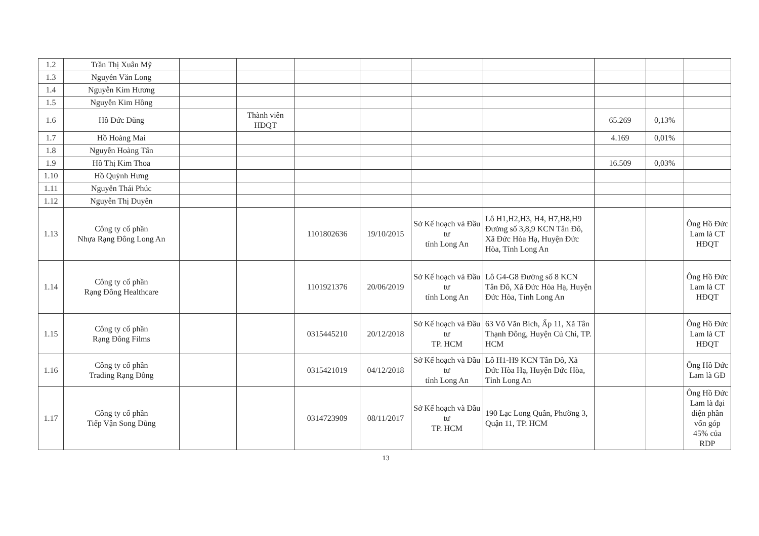| 1.2 | Trần Thị Xuân Mỹ | | | | | | | | | |
| 1.3 | Nguyễn Văn Long | | | | | | | | | |
| 1.4 | Nguyễn Kim Hương | | | | | | | | | |
| 1.5 | Nguyễn Kim Hồng | | | | | | | | | |
| 1.6 | Hồ Đức Dũng | | Thành viên HĐQT | | | | | 65.269 | 0,13% | |
| 1.7 | Hồ Hoàng Mai | | | | | | | 4.169 | 0,01% | |
| 1.8 | Nguyễn Hoàng Tấn | | | | | | | | | |
| 1.9 | Hồ Thị Kim Thoa | | | | | | | 16.509 | 0,03% | |
| 1.10 | Hồ Quỳnh Hưng | | | | | | | | | |
| 1.11 | Nguyễn Thái Phúc | | | | | | | | | |
| 1.12 | Nguyễn Thị Duyên | | | | | | | | | |
| 1.13 | Công ty cổ phần Nhựa Rạng Đông Long An | | | 1101802636 | 19/10/2015 | Sở Kế hoạch và Đầu tư tỉnh Long An | Lô H1,H2,H3, H4, H7,H8,H9 Đường số 3,8,9 KCN Tân Đô, Xã Đức Hòa Hạ, Huyện Đức Hòa, Tỉnh Long An | | | Ông Hồ Đức Lam là CT HĐQT |
| 1.14 | Công ty cổ phần Rạng Đông Healthcare | | | 1101921376 | 20/06/2019 | Sở Kế hoạch và Đầu tư tỉnh Long An | Lô G4-G8 Đường số 8 KCN Tân Đô, Xã Đức Hòa Hạ, Huyện Đức Hòa, Tỉnh Long An | | | Ông Hồ Đức Lam là CT HĐQT |
| 1.15 | Công ty cổ phần Rạng Đông Films | | | 0315445210 | 20/12/2018 | Sở Kế hoạch và Đầu tư TP. HCM | 63 Võ Văn Bích, Ấp 11, Xã Tân Thạnh Đông, Huyện Củ Chi, TP. HCM | | | Ông Hồ Đức Lam là CT HĐQT |
| 1.16 | Công ty cổ phần Trading Rạng Đông | | | 0315421019 | 04/12/2018 | Sở Kế hoạch và Đầu tư tỉnh Long An | Lô H1-H9 KCN Tân Đô, Xã Đức Hòa Hạ, Huyện Đức Hòa, Tỉnh Long An | | | Ông Hồ Đức Lam là GĐ |
| 1.17 | Công ty cổ phần Tiếp Vận Song Dũng | | | 0314723909 | 08/11/2017 | Sở Kế hoạch và Đầu tư TP. HCM | 190 Lạc Long Quân, Phường 3, Quận 11, TP. HCM | | | Ông Hồ Đức Lam là đại diện phần vốn góp 45% của RDP |
13